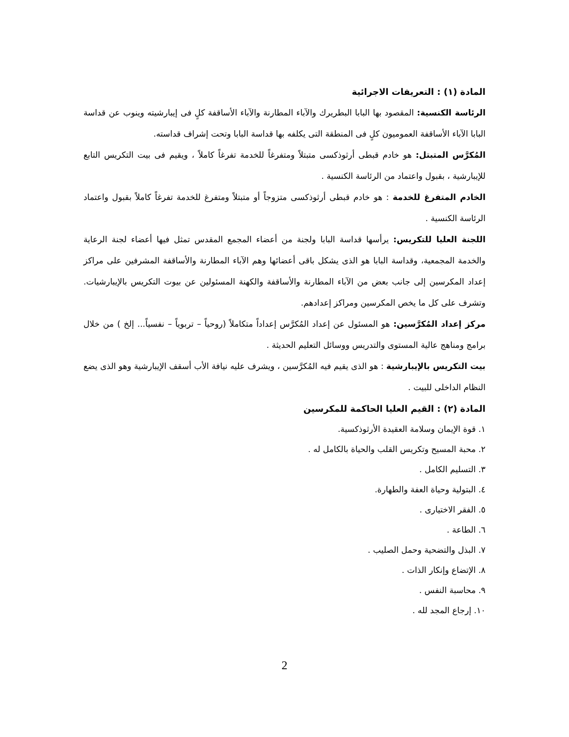المادة (١) : التعريفات الاجرائية
الرئاسة الكنسية: المقصود بها البابا البطريرك والآباء المطارنة والآباء الأساقفة كلٍ فى إيبارشيته وينوب عن قداسة البابا الآباء الأساقفة العموميون كلٍ فى المنطقة التى يكلفه بها قداسة البابا وتحت إشراف قداسته.
المُكرَّس المتبتل: هو خادم قبطى أرثوذكسى متبتلاً ومتفرغاً للخدمة تفرغاً كاملاً ، ويقيم فى بيت التكريس التابع للإيبارشية ، بقبول واعتماد من الرئاسة الكنسية .
الخادم المتفرغ للخدمة : هو خادم قبطى أرثوذكسى متزوجاً أو متبتلاً ومتفرغ للخدمة تفرغاً كاملاً بقبول واعتماد الرئاسة الكنسية .
اللجنة العليا للتكريس: يرأسها قداسة البابا ولجنة من أعضاء المجمع المقدس تمثل فيها أعضاء لجنة الرعاية والخدمة المجمعية، وقداسة البابا هو الذى يشكل باقى أعضائها وهم الآباء المطارنة والأساقفة المشرفين على مراكز إعداد المكرسين إلى جانب بعض من الآباء المطارنة والأساقفة والكهنة المسئولين عن بيوت التكريس بالإيبارشيات. وتشرف على كل ما يخص المكرسين ومراكز إعدادهم.
مركز إعداد المُكرَّسين: هو المسئول عن إعداد المُكرَّس إعداداً متكاملاً (روحياً – تربوياً – نفسياً... إلخ ) من خلال برامج ومناهج عالية المستوى والتدريس ووسائل التعليم الحديثة .
بيت التكريس بالإيبارشية : هو الذى يقيم فيه المُكرَّسين ، ويشرف عليه نيافة الأب أسقف الإيبارشية وهو الذى يضع النظام الداخلى للبيت .
المادة (٢) : القيم العليا الحاكمة للمكرسين
١. قوة الإيمان وسلامة العقيدة الأرثوذكسية.
٢. محبة المسيح وتكريس القلب والحياة بالكامل له .
٣. التسليم الكامل .
٤. البتولية وحياة العفة والطهارة.
٥. الفقر الاختيارى .
٦. الطاعة .
٧. البذل والتضحية وحمل الصليب .
٨. الإتضاع وإنكار الذات .
٩. محاسبة النفس .
١٠. إرجاع المجد لله .
2